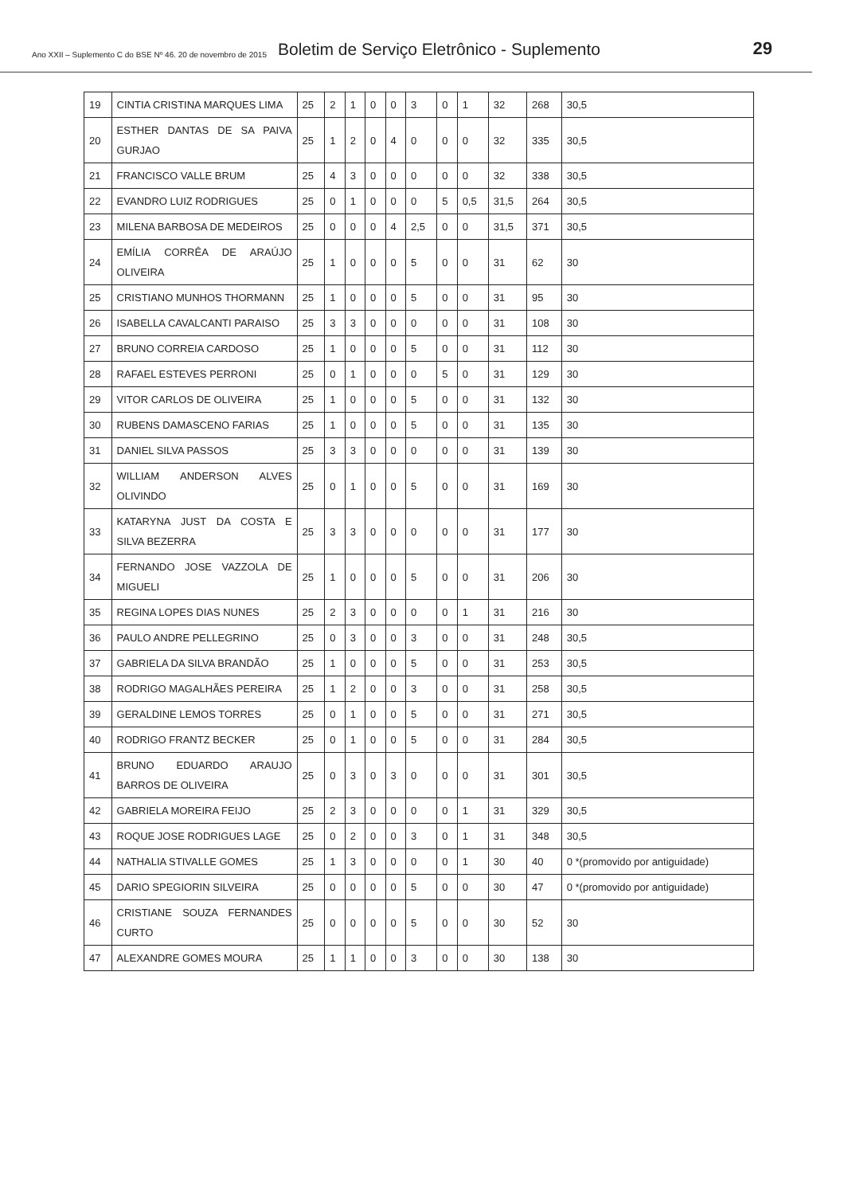Ano XXII – Suplemento C do BSE Nº 46. 20 de novembro de 2015 Boletim de Serviço Eletrônico - Suplemento 29
| 19 | CINTIA CRISTINA MARQUES LIMA | 25 | 2 | 1 | 0 | 0 | 3 | 0 | 1 | 32 | 268 | 30,5 |
| 20 | ESTHER DANTAS DE SA PAIVA GURJAO | 25 | 1 | 2 | 0 | 4 | 0 | 0 | 0 | 32 | 335 | 30,5 |
| 21 | FRANCISCO VALLE BRUM | 25 | 4 | 3 | 0 | 0 | 0 | 0 | 0 | 32 | 338 | 30,5 |
| 22 | EVANDRO LUIZ RODRIGUES | 25 | 0 | 1 | 0 | 0 | 0 | 5 | 0,5 | 31,5 | 264 | 30,5 |
| 23 | MILENA BARBOSA DE MEDEIROS | 25 | 0 | 0 | 0 | 4 | 2,5 | 0 | 0 | 31,5 | 371 | 30,5 |
| 24 | EMÍLIA CORRÊA DE ARAÚJO OLIVEIRA | 25 | 1 | 0 | 0 | 0 | 5 | 0 | 0 | 31 | 62 | 30 |
| 25 | CRISTIANO MUNHOS THORMANN | 25 | 1 | 0 | 0 | 0 | 5 | 0 | 0 | 31 | 95 | 30 |
| 26 | ISABELLA CAVALCANTI PARAISO | 25 | 3 | 3 | 0 | 0 | 0 | 0 | 0 | 31 | 108 | 30 |
| 27 | BRUNO CORREIA CARDOSO | 25 | 1 | 0 | 0 | 0 | 5 | 0 | 0 | 31 | 112 | 30 |
| 28 | RAFAEL ESTEVES PERRONI | 25 | 0 | 1 | 0 | 0 | 0 | 5 | 0 | 31 | 129 | 30 |
| 29 | VITOR CARLOS DE OLIVEIRA | 25 | 1 | 0 | 0 | 0 | 5 | 0 | 0 | 31 | 132 | 30 |
| 30 | RUBENS DAMASCENO FARIAS | 25 | 1 | 0 | 0 | 0 | 5 | 0 | 0 | 31 | 135 | 30 |
| 31 | DANIEL SILVA PASSOS | 25 | 3 | 3 | 0 | 0 | 0 | 0 | 0 | 31 | 139 | 30 |
| 32 | WILLIAM ANDERSON ALVES OLIVINDO | 25 | 0 | 1 | 0 | 0 | 5 | 0 | 0 | 31 | 169 | 30 |
| 33 | KATARYNA JUST DA COSTA E SILVA BEZERRA | 25 | 3 | 3 | 0 | 0 | 0 | 0 | 0 | 31 | 177 | 30 |
| 34 | FERNANDO JOSE VAZZOLA DE MIGUELI | 25 | 1 | 0 | 0 | 0 | 5 | 0 | 0 | 31 | 206 | 30 |
| 35 | REGINA LOPES DIAS NUNES | 25 | 2 | 3 | 0 | 0 | 0 | 0 | 1 | 31 | 216 | 30 |
| 36 | PAULO ANDRE PELLEGRINO | 25 | 0 | 3 | 0 | 0 | 3 | 0 | 0 | 31 | 248 | 30,5 |
| 37 | GABRIELA DA SILVA BRANDÃO | 25 | 1 | 0 | 0 | 0 | 5 | 0 | 0 | 31 | 253 | 30,5 |
| 38 | RODRIGO MAGALHÃES PEREIRA | 25 | 1 | 2 | 0 | 0 | 3 | 0 | 0 | 31 | 258 | 30,5 |
| 39 | GERALDINE LEMOS TORRES | 25 | 0 | 1 | 0 | 0 | 5 | 0 | 0 | 31 | 271 | 30,5 |
| 40 | RODRIGO FRANTZ BECKER | 25 | 0 | 1 | 0 | 0 | 5 | 0 | 0 | 31 | 284 | 30,5 |
| 41 | BRUNO EDUARDO ARAUJO BARROS DE OLIVEIRA | 25 | 0 | 3 | 0 | 3 | 0 | 0 | 0 | 31 | 301 | 30,5 |
| 42 | GABRIELA MOREIRA FEIJO | 25 | 2 | 3 | 0 | 0 | 0 | 0 | 1 | 31 | 329 | 30,5 |
| 43 | ROQUE JOSE RODRIGUES LAGE | 25 | 0 | 2 | 0 | 0 | 3 | 0 | 1 | 31 | 348 | 30,5 |
| 44 | NATHALIA STIVALLE GOMES | 25 | 1 | 3 | 0 | 0 | 0 | 0 | 1 | 30 | 40 | 0 *(promovido por antiguidade) |
| 45 | DARIO SPEGIORIN SILVEIRA | 25 | 0 | 0 | 0 | 0 | 5 | 0 | 0 | 30 | 47 | 0 *(promovido por antiguidade) |
| 46 | CRISTIANE SOUZA FERNANDES CURTO | 25 | 0 | 0 | 0 | 0 | 5 | 0 | 0 | 30 | 52 | 30 |
| 47 | ALEXANDRE GOMES MOURA | 25 | 1 | 1 | 0 | 0 | 3 | 0 | 0 | 30 | 138 | 30 |